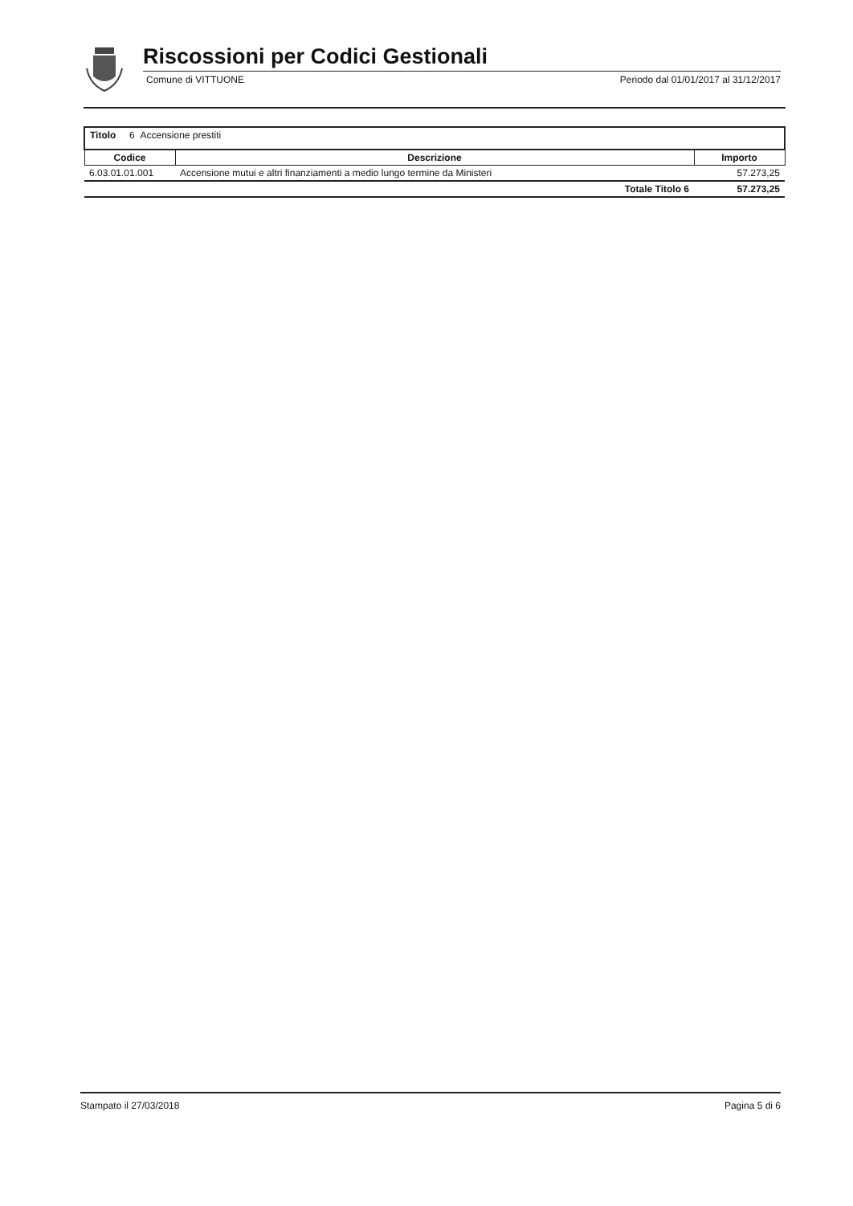Riscossioni per Codici Gestionali
Comune di VITTUONE Periodo dal 01/01/2017 al 31/12/2017
| Titolo 6 Accensione prestiti | | |
| Codice | Descrizione | Importo |
| 6.03.01.01.001 | Accensione mutui e altri finanziamenti a medio lungo termine da Ministeri | 57.273,25 |
| | Totale Titolo 6 | 57.273,25 |
Stampato il 27/03/2018 Pagina 5 di 6